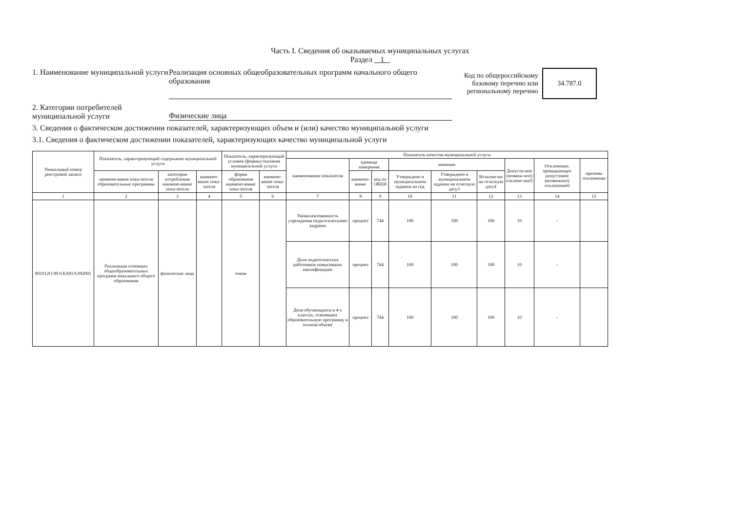Часть I. Сведения об оказываемых муниципальных услугах
Раздел 1
1. Наименование муниципальной услуги
Реализация основных общеобразовательных программ начального общего образования
Код по общероссийскому
базовому перечню или
региональному перечню
34.787.0
2. Категории потребителей муниципальной услуги
Физические лица
3. Сведения о фактическом достижении показателей, характеризующих объем и (или) качество муниципальной услуги
3.1. Сведения о фактическом достижении показателей, характеризующих качество муниципальной услуги
| Уникальный номер реестровой записи | Показатель, характеризующий содержание муниципальной услуги | | | Показатель, характеризующий условия (формы) оказания муниципальной услуги | | Показатель качества муниципальной услуги | | | | | | | | |
| --- | --- | --- | --- | --- | --- | --- | --- | --- | --- | --- | --- | --- | --- | --- |
| | | | | | | наименование показателя | единица измерения | | значение | | | Допусти-мое (возмож-ное) отклоне-ние5 | Отклонение, превышающее допустимое (возможное) отклонение6 | причина отклонения |
| | наимено-вание пока-зателя образовательные программы | категория потребления наимено-вание пока-зателя | наимено-вание пока-зателя | форма образования наимено-вание пока-зателя | наимено-вание пока-зателя | | наимено-вание | код по ОКЕИ | Утверждено в муниципальном задании на год | Утверждено в муниципальном задании на отчетную дату3 | Исполне-но на отчетную дату4 | | | |
| 1 | 2 | 3 | 4 | 5 | 6 | 7 | 8 | 9 | 10 | 11 | 12 | 13 | 14 | 15 |
| 801012О.99.0.БА81АЭ92001 | Реализация основных общеобразовательных программ начального общего образования | физические лица | | очная | | Укомплектованность учреждения педагогическими кадрами | процент | 744 | 100 | 100 | 100 | 10 | - | |
| | | | | | | Доля педагогических работников повысивших квалификацию | процент | 744 | 100 | 100 | 100 | 10 | - | |
| | | | | | | Доля обучающихся в 4-х классах, освоивших образовательную программу в полном объеме | процент | 744 | 100 | 100 | 100 | 10 | - | |